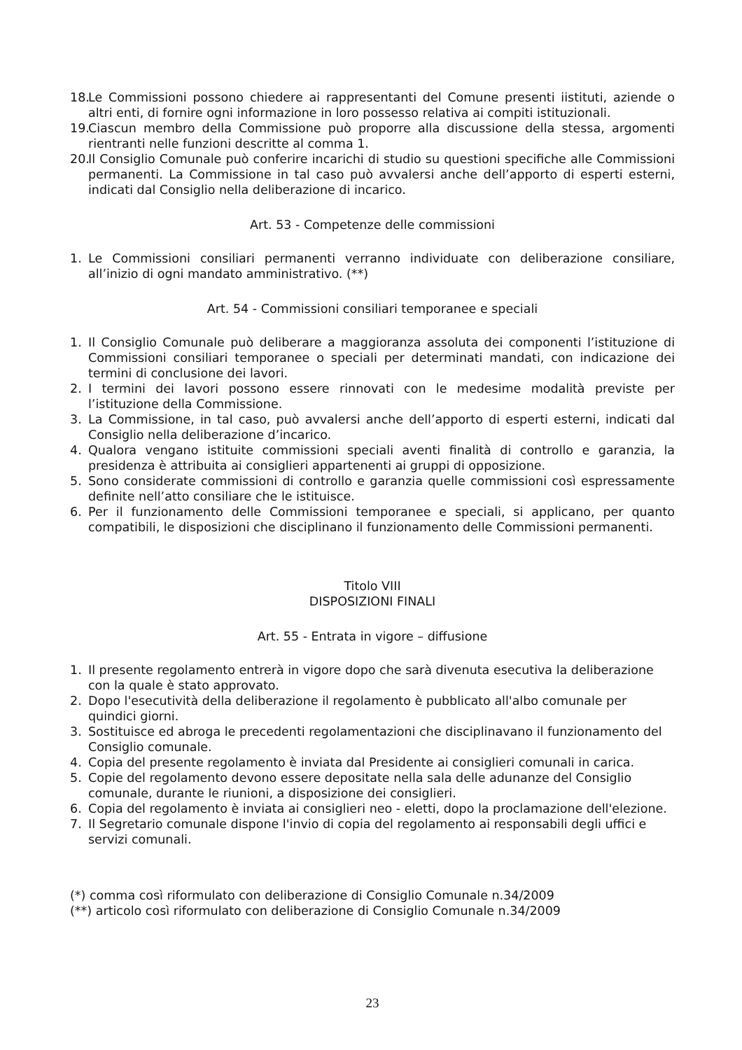18. Le Commissioni possono chiedere ai rappresentanti del Comune presenti iistituti, aziende o altri enti, di fornire ogni informazione in loro possesso relativa ai compiti istituzionali.
19. Ciascun membro della Commissione può proporre alla discussione della stessa, argomenti rientranti nelle funzioni descritte al comma 1.
20. Il Consiglio Comunale può conferire incarichi di studio su questioni specifiche alle Commissioni permanenti. La Commissione in tal caso può avvalersi anche dell’apporto di esperti esterni, indicati dal Consiglio nella deliberazione di incarico.
Art. 53 - Competenze delle commissioni
1. Le Commissioni consiliari permanenti verranno individuate con deliberazione consiliare, all’inizio di ogni mandato amministrativo. (**)
Art. 54 - Commissioni consiliari temporanee e speciali
1. Il Consiglio Comunale può deliberare a maggioranza assoluta dei componenti l’istituzione di Commissioni consiliari temporanee o speciali per determinati mandati, con indicazione dei termini di conclusione dei lavori.
2. I termini dei lavori possono essere rinnovati con le medesime modalità previste per l’istituzione della Commissione.
3. La Commissione, in tal caso, può avvalersi anche dell’apporto di esperti esterni, indicati dal Consiglio nella deliberazione d’incarico.
4. Qualora vengano istituite commissioni speciali aventi finalità di controllo e garanzia, la presidenza è attribuita ai consiglieri appartenenti ai gruppi di opposizione.
5. Sono considerate commissioni di controllo e garanzia quelle commissioni così espressamente definite nell’atto consiliare che le istituisce.
6. Per il funzionamento delle Commissioni temporanee e speciali, si applicano, per quanto compatibili, le disposizioni che disciplinano il funzionamento delle Commissioni permanenti.
Titolo VIII
DISPOSIZIONI FINALI
Art. 55 - Entrata in vigore – diffusione
1. Il presente regolamento entrerà in vigore dopo che sarà divenuta esecutiva la deliberazione con la quale è stato approvato.
2. Dopo l'esecutività della deliberazione il regolamento è pubblicato all'albo comunale per quindici giorni.
3. Sostituisce ed abroga le precedenti regolamentazioni che disciplinavano il funzionamento del Consiglio comunale.
4. Copia del presente regolamento è inviata dal Presidente ai consiglieri comunali in carica.
5. Copie del regolamento devono essere depositate nella sala delle adunanze del Consiglio comunale, durante le riunioni, a disposizione dei consiglieri.
6. Copia del regolamento è inviata ai consiglieri neo - eletti, dopo la proclamazione dell'elezione.
7. Il Segretario comunale dispone l'invio di copia del regolamento ai responsabili degli uffici e servizi comunali.
(*) comma così riformulato con deliberazione di Consiglio Comunale n.34/2009
(**) articolo così riformulato con deliberazione di Consiglio Comunale n.34/2009
23